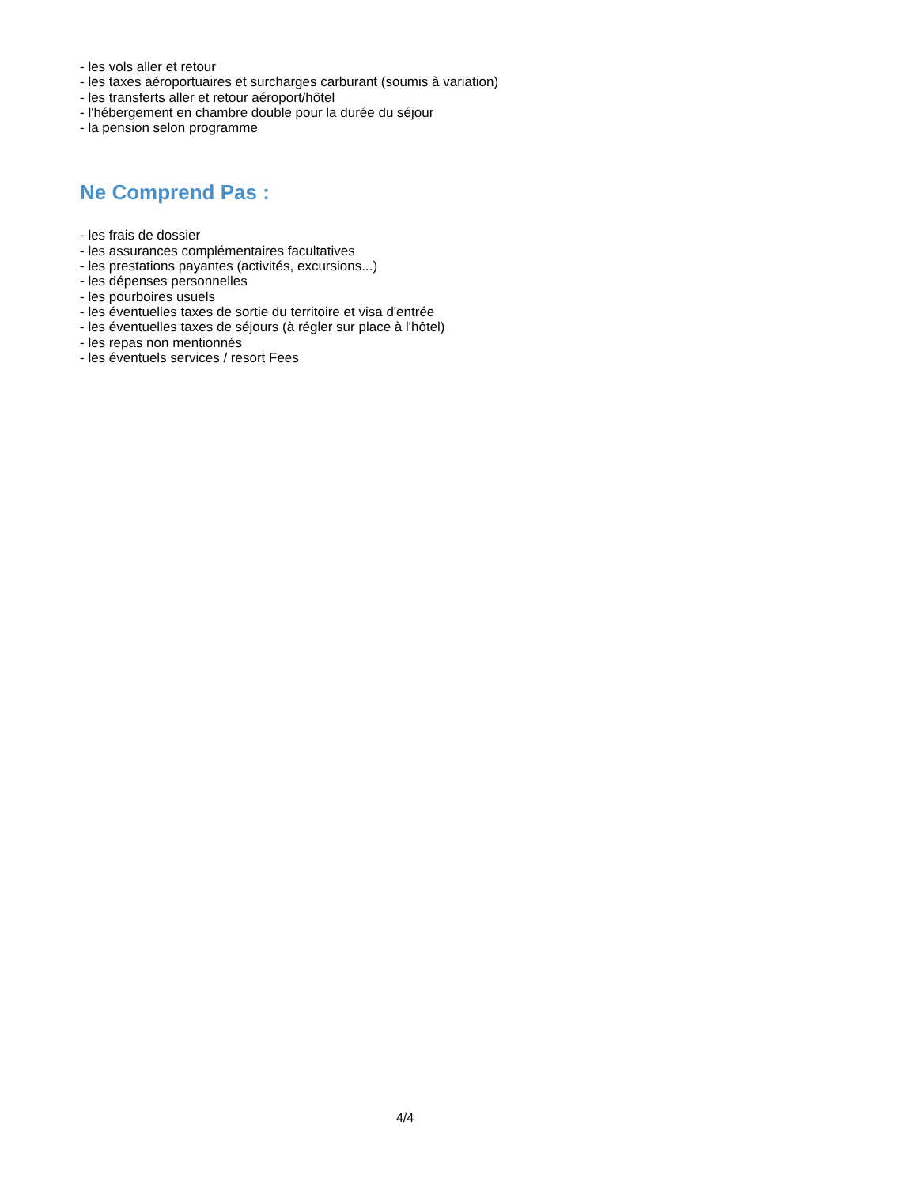- les vols aller et retour
- les taxes aéroportuaires et surcharges carburant (soumis à variation)
- les transferts aller et retour aéroport/hôtel
- l'hébergement en chambre double pour la durée du séjour
- la pension selon programme
Ne Comprend Pas :
- les frais de dossier
- les assurances complémentaires facultatives
- les prestations payantes (activités, excursions...)
- les dépenses personnelles
- les pourboires usuels
- les éventuelles taxes de sortie du territoire et visa d'entrée
- les éventuelles taxes de séjours (à régler sur place à l'hôtel)
- les repas non mentionnés
- les éventuels services / resort Fees
4/4